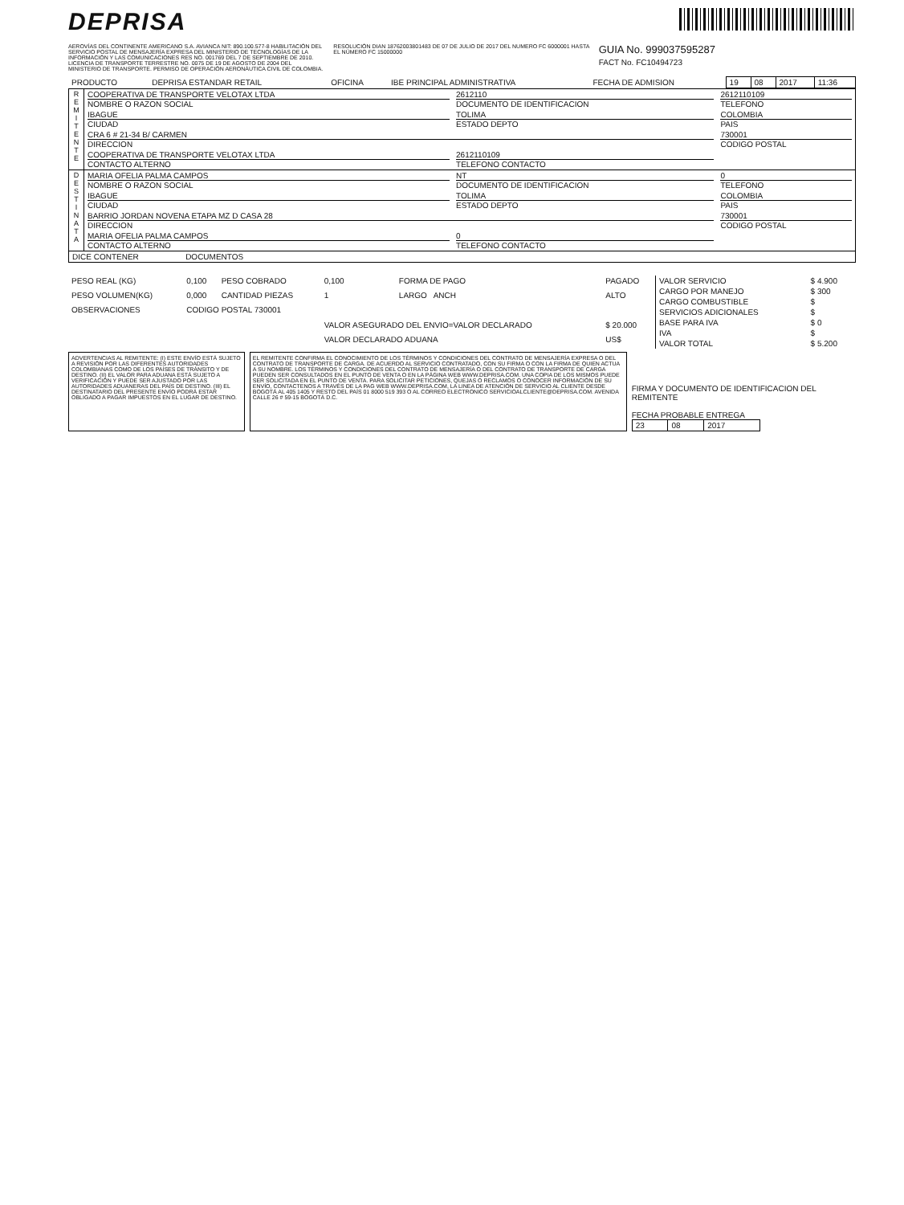DEPRISA
AEROVÍAS DEL CONTINENTE AMERICANO S.A. AVIANCA NIT: 890.100.577-8 HABILITACIÓN DEL SERVICIO POSTAL DE MENSAJERÍA EXPRESA DEL MINISTERIO DE TECNOLOGÍAS DE LA INFORMACIÓN Y LAS COMUNICACIONES RES NO. 001769 DEL 7 DE SEPTIEMBRE DE 2010. LICENCIA DE TRANSPORTE TERRESTRE NO. 0075 DE 19 DE AGOSTO DE 2004 DEL MINISTERIO DE TRANSPORTE. PERMISO DE OPERACIÓN AERONÁUTICA CIVIL DE COLOMBIA.
RESOLUCIÓN DIAN 18762003801483 DE 07 DE JULIO DE 2017 DEL NUMERO FC 6000001 HASTA EL NÚMERO FC 15000000
GUIA No. 999037595287
FACT No. FC10494723
| PRODUCTO | DEPRISA ESTANDAR RETAIL | OFICINA | IBE PRINCIPAL ADMINISTRATIVA | FECHA DE ADMISION | 19 | 08 | 2017 | 11:36 |
| R E M I T E N T E | COOPERATIVA DE TRANSPORTE VELOTAX LTDA NOMBRE O RAZON SOCIAL | 2612110 DOCUMENTO DE IDENTIFICACION | 2612110109 TELEFONO |
| | IBAGUE CIUDAD | TOLIMA ESTADO DEPTO | COLOMBIA PAIS |
| | CRA 6 # 21-34 B/ CARMEN DIRECCION | | 730001 CODIGO POSTAL |
| | COOPERATIVA DE TRANSPORTE VELOTAX LTDA CONTACTO ALTERNO | 2612110109 TELEFONO CONTACTO | |
| D E S T I N A T A | MARIA OFELIA PALMA CAMPOS NOMBRE O RAZON SOCIAL | NT DOCUMENTO DE IDENTIFICACION | 0 TELEFONO |
| | IBAGUE CIUDAD | TOLIMA ESTADO DEPTO | COLOMBIA PAIS |
| | BARRIO JORDAN NOVENA ETAPA MZ D CASA 28 DIRECCION | | 730001 CODIGO POSTAL |
| | MARIA OFELIA PALMA CAMPOS CONTACTO ALTERNO | 0 TELEFONO CONTACTO | |
| DICE CONTENER DOCUMENTOS | | | |
| PESO REAL (KG) | 0,100 | PESO COBRADO | 0,100 | FORMA DE PAGO | PAGADO |
| PESO VOLUMEN(KG) | 0,000 | CANTIDAD PIEZAS | 1 | LARGO ANCH | ALTO |
| OBSERVACIONES | CODIGO POSTAL 730001 | | | | |
| | | | VALOR ASEGURADO DEL ENVIO=VALOR DECLARADO | | $ 20.000 |
| | | | VALOR DECLARADO ADUANA | | US$ |
| VALOR SERVICIO | $ 4.900 |
| CARGO POR MANEJO | $ 300 |
| CARGO COMBUSTIBLE | $ |
| SERVICIOS ADICIONALES | $ |
| BASE PARA IVA | $ 0 |
| IVA | $ |
| VALOR TOTAL | $ 5.200 |
ADVERTENCIAS AL REMITENTE: (I) ESTE ENVÍO ESTÁ SUJETO A REVISIÓN POR LAS DIFERENTES AUTORIDADES COLOMBIANAS COMO DE LOS PAÍSES DE TRÁNSITO Y DE DESTINO. (II) EL VALOR PARA ADUANA ESTÁ SUJETO A VERIFICACIÓN Y PUEDE SER AJUSTADO POR LAS AUTORIDADES ADUANERAS DEL PAÍS DE DESTINO. (III) EL DESTINATARIO DEL PRESENTE ENVÍO PODRÁ ESTAR OBLIGADO A PAGAR IMPUESTOS EN EL LUGAR DE DESTINO.
EL REMITENTE CONFIRMA EL CONOCIMIENTO DE LOS TÉRMINOS Y CONDICIONES DEL CONTRATO DE MENSAJERÍA EXPRESA O DEL CONTRATO DE TRANSPORTE DE CARGA. DE ACUERDO AL SERVICIO CONTRATADO, CON SU FIRMA O CON LA FIRMA DE QUIEN ACTUA A SU NOMBRE. LOS TÉRMINOS Y CONDICIONES DEL CONTRATO DE MENSAJERÍA O DEL CONTRATO DE TRANSPORTE DE CARGA PUEDEN SER CONSULTADOS EN EL PUNTO DE VENTA O EN LA PÁGINA WEB WWW.DEPRISA.COM. UNA COPIA DE LOS MISMOS PUEDE SER SOLICITADA EN EL PUNTO DE VENTA. PARA SOLICITAR PETICIONES, QUEJAS O RECLAMOS O CONOCER INFORMACIÓN DE SU ENVÍO, CONTACTENOS A TRAVÉS DE LA PAG WEB WWW.DEPRISA.COM, LA LINEA DE ATENCIÓN DE SERVICIO AL CLIENTE DESDE BOGOTÁ AL 405 1405 Y RESTO DEL PAÍS 01 8000 519 393 O AL CORREO ELECTRONICO SERVICIOALCLIENTE@DEPRISA.COM. AVENIDA CALLE 26 # 59-15 BOGOTÁ D.C.
FIRMA Y DOCUMENTO DE IDENTIFICACION DEL REMITENTE
FECHA PROBABLE ENTREGA
| 23 | 08 | 2017 |